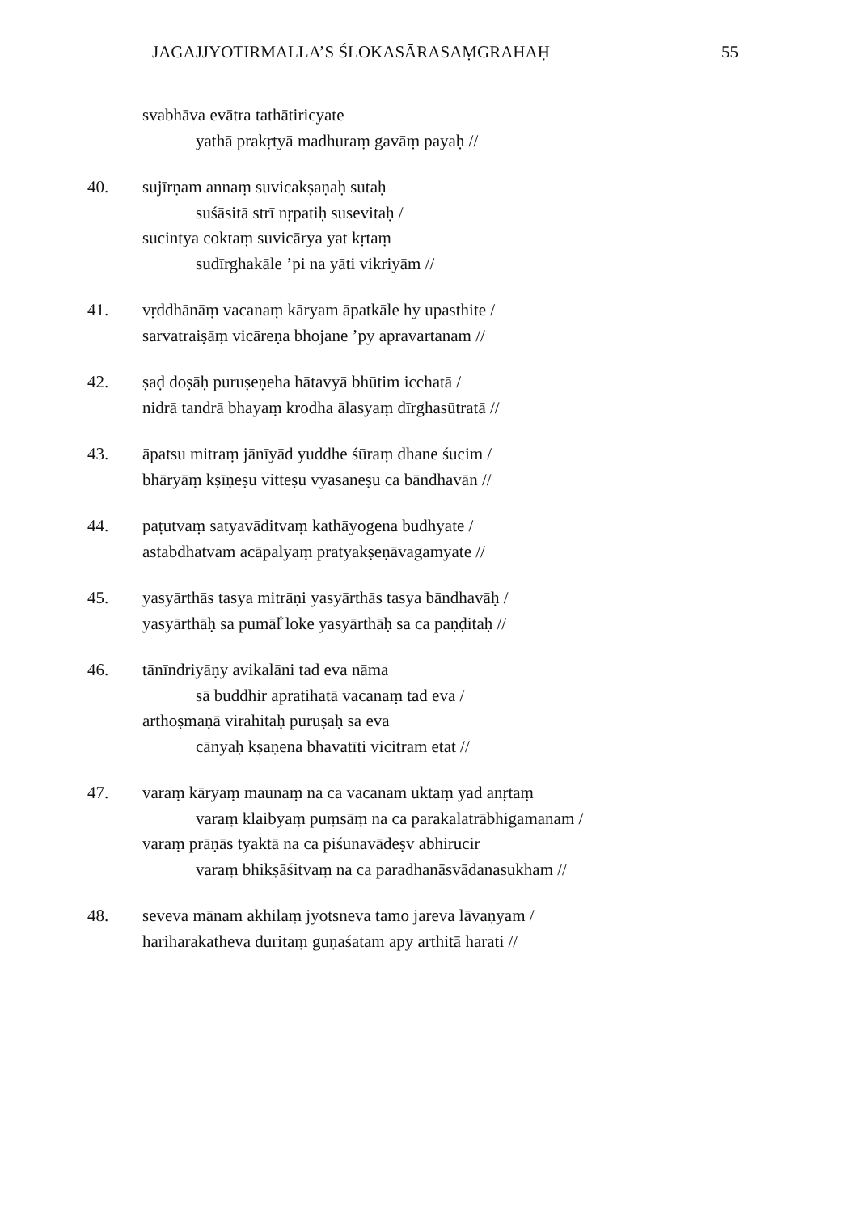JAGAJJYOTIRMALLA’S ŚLOKASĀRASAṂGRAHAḤ 55
svabhāva evātra tathātiricyate
yathā prakṛtyā madhuraṃ gavāṃ payaḥ //
40. sujīrṇam annaṃ suvicakṣaṇaḥ sutaḥ
suśāsitā strī nṛpatiḥ susevitaḥ /
sucintya coktaṃ suvicārya yat kṛtaṃ
sudīrghakāle ’pi na yāti vikriyām //
41. vṛddhānāṃ vacanaṃ kāryam āpatkāle hy upasthite /
sarvatraiṣāṃ vicāreṇa bhojane ’py apravartanam //
42. ṣaḍ doṣāḥ puruṣeṇeha hātavyā bhūtim icchatā /
nidrā tandrā bhayaṃ krodha ālasyaṃ dīrghasūtratā //
43. āpatsu mitraṃ jānīyād yuddhe śūraṃ dhane śucim /
bhāryāṃ kṣīṇeṣu vitteṣu vyasaneṣu ca bāndhavān //
44. paṭutvaṃ satyavāditvaṃ kathāyogena budhyate /
astabdhatvam acāpalyaṃ pratyakṣeṇāvagamyate //
45. yasyārthās tasya mitrāṇi yasyārthās tasya bāndhavāḥ /
yasyārthāḥ sa pumāl̐ loke yasyārthāḥ sa ca paṇḍitaḥ //
46. tānīndriyāṇy avikalāni tad eva nāma
sā buddhir apratihatā vacanaṃ tad eva /
arthoṣmaṇā virahitaḥ puruṣaḥ sa eva
cānyaḥ kṣaṇena bhavatīti vicitram etat //
47. varaṃ kāryaṃ maunaṃ na ca vacanam uktaṃ yad anṛtaṃ
varaṃ klaibyaṃ puṃsāṃ na ca parakalatrābhigamanam /
varaṃ prāṇās tyaktā na ca piśunavādeṣv abhirucir
varaṃ bhikṣāśitvaṃ na ca paradhanāsvādanasukham //
48. seveva mānam akhilaṃ jyotsneva tamo jareva lāvaṇyam /
hariharakatheva duritaṃ guṇaśatam apy arthitā harati //